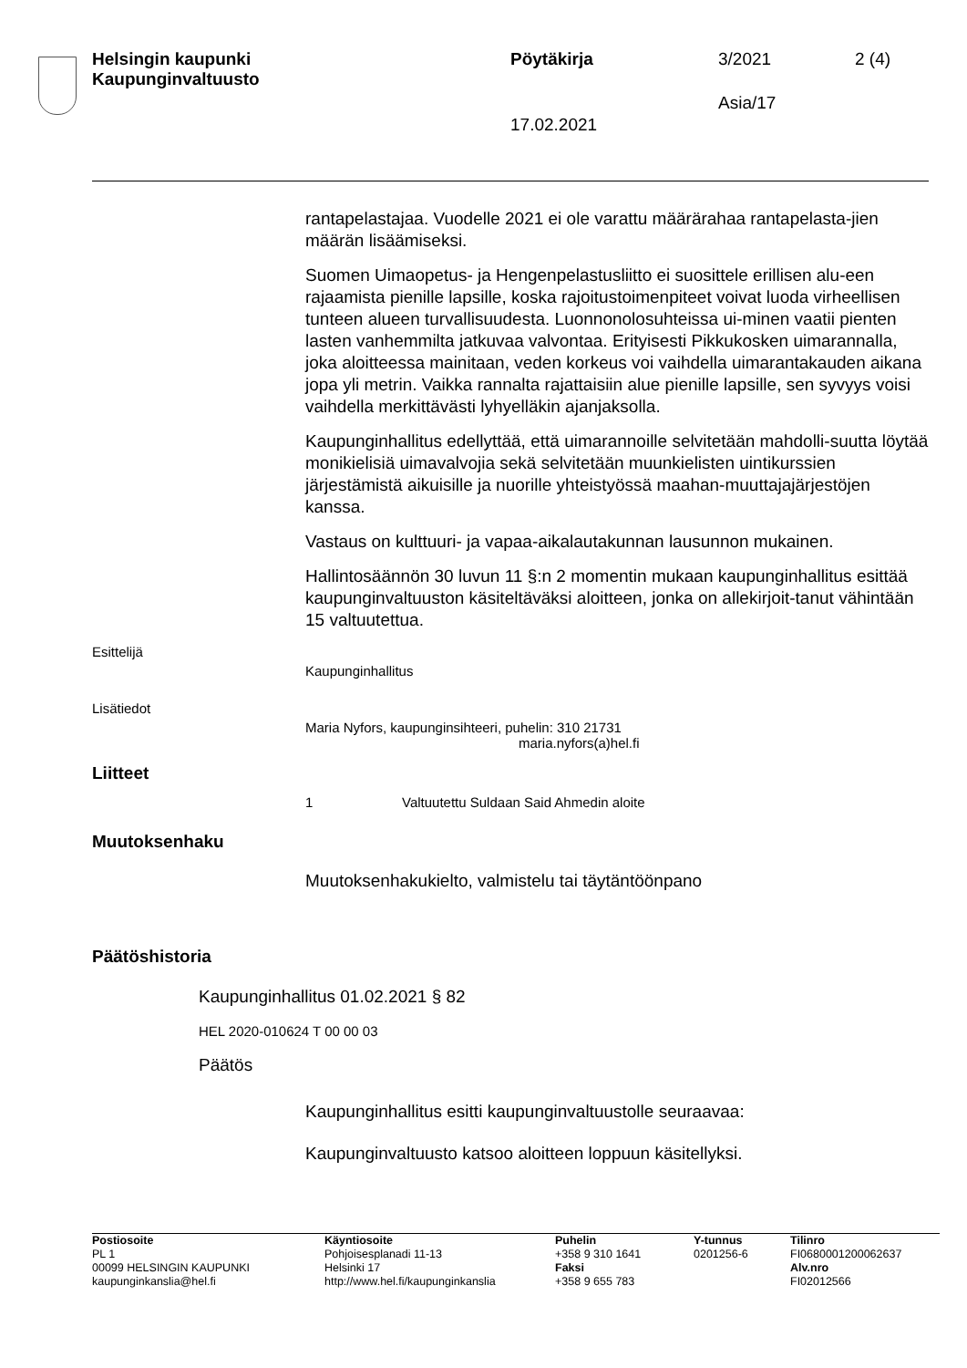Helsingin kaupunki
Kaupunginvaltuusto
Pöytäkirja 3/2021 2 (4)
Asia/17
17.02.2021
rantapelastajaa. Vuodelle 2021 ei ole varattu määrärahaa rantapelasta-jien määrän lisäämiseksi.
Suomen Uimaopetus- ja Hengenpelastusliitto ei suosittele erillisen alu-een rajaamista pienille lapsille, koska rajoitustoimenpiteet voivat luoda virheellisen tunteen alueen turvallisuudesta. Luonnonolosuhteissa ui-minen vaatii pienten lasten vanhemmilta jatkuvaa valvontaa. Erityisesti Pikkukosken uimarannalla, joka aloitteessa mainitaan, veden korkeus voi vaihdella uimarantakauden aikana jopa yli metrin. Vaikka rannalta rajattaisiin alue pienille lapsille, sen syvyys voisi vaihdella merkittävästi lyhyelläkin ajanjaksolla.
Kaupunginhallitus edellyttää, että uimarannoille selvitetään mahdolli-suutta löytää monikielisiä uimavalvojia sekä selvitetään muunkielisten uintikurssien järjestämistä aikuisille ja nuorille yhteistyössä maahan-muuttajajärjestöjen kanssa.
Vastaus on kulttuuri- ja vapaa-aikalautakunnan lausunnon mukainen.
Hallintosäännön 30 luvun 11 §:n 2 momentin mukaan kaupunginhallitus esittää kaupunginvaltuuston käsiteltäväksi aloitteen, jonka on allekirjoit-tanut vähintään 15 valtuutettua.
Esittelijä
Kaupunginhallitus
Lisätiedot
Maria Nyfors, kaupunginsihteeri, puhelin: 310 21731
maria.nyfors(a)hel.fi
Liitteet
1 Valtuutettu Suldaan Said Ahmedin aloite
Muutoksenhaku
Muutoksenhakukielto, valmistelu tai täytäntöönpano
Päätöshistoria
Kaupunginhallitus 01.02.2021 § 82
HEL 2020-010624 T 00 00 03
Päätös
Kaupunginhallitus esitti kaupunginvaltuustolle seuraavaa:
Kaupunginvaltuusto katsoo aloitteen loppuun käsitellyksi.
| Postiosoite PL 1 00099 HELSINGIN KAUPUNKI kaupunginkanslia@hel.fi | Käyntiosoite Pohjoisesplanadi 11-13 Helsinki 17 http://www.hel.fi/kaupunginkanslia | Puhelin +358 9 310 1641 Faksi +358 9 655 783 | Y-tunnus 0201256-6 | Tilinro FI0680001200062637 Alv.nro FI02012566 |